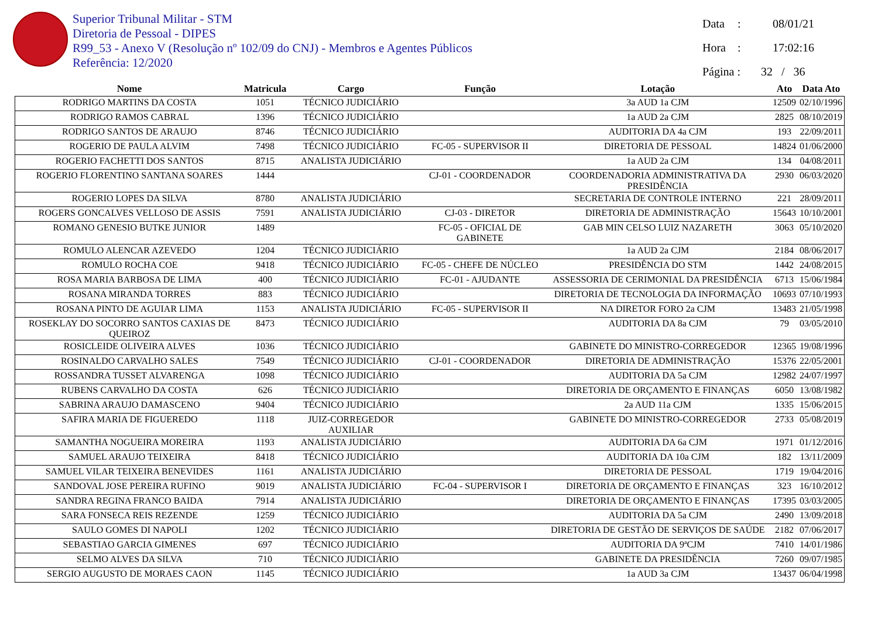Superior Tribunal Militar - STM
Diretoria de Pessoal - DIPES
R99_53 - Anexo V (Resolução nº 102/09 do CNJ) - Membros e Agentes Públicos
Referência: 12/2020
Data: 08/01/21
Hora: 17:02:16
Página : 32 / 36
| Nome | Matricula | Cargo | Função | Lotação | Ato | Data Ato |
| --- | --- | --- | --- | --- | --- | --- |
| RODRIGO MARTINS DA COSTA | 1051 | TÉCNICO JUDICIÁRIO | | 3a AUD 1a CJM | 12509 | 02/10/1996 |
| RODRIGO RAMOS CABRAL | 1396 | TÉCNICO JUDICIÁRIO | | 1a AUD 2a CJM | 2825 | 08/10/2019 |
| RODRIGO SANTOS DE ARAUJO | 8746 | TÉCNICO JUDICIÁRIO | | AUDITORIA DA 4a CJM | 193 | 22/09/2011 |
| ROGERIO DE PAULA ALVIM | 7498 | TÉCNICO JUDICIÁRIO | FC-05 - SUPERVISOR II | DIRETORIA DE PESSOAL | 14824 | 01/06/2000 |
| ROGERIO FACHETTI DOS SANTOS | 8715 | ANALISTA JUDICIÁRIO | | 1a AUD 2a CJM | 134 | 04/08/2011 |
| ROGERIO FLORENTINO SANTANA SOARES | 1444 | | CJ-01 - COORDENADOR | COORDENADORIA ADMINISTRATIVA DA PRESIDÊNCIA | 2930 | 06/03/2020 |
| ROGERIO LOPES DA SILVA | 8780 | ANALISTA JUDICIÁRIO | | SECRETARIA DE CONTROLE INTERNO | 221 | 28/09/2011 |
| ROGERS GONCALVES VELLOSO DE ASSIS | 7591 | ANALISTA JUDICIÁRIO | CJ-03 - DIRETOR | DIRETORIA DE ADMINISTRAÇÃO | 15643 | 10/10/2001 |
| ROMANO GENESIO BUTKE JUNIOR | 1489 | | FC-05 - OFICIAL DE GABINETE | GAB MIN CELSO LUIZ NAZARETH | 3063 | 05/10/2020 |
| ROMULO ALENCAR AZEVEDO | 1204 | TÉCNICO JUDICIÁRIO | | 1a AUD 2a CJM | 2184 | 08/06/2017 |
| ROMULO ROCHA COE | 9418 | TÉCNICO JUDICIÁRIO | FC-05 - CHEFE DE NÚCLEO | PRESIDÊNCIA DO STM | 1442 | 24/08/2015 |
| ROSA MARIA BARBOSA DE LIMA | 400 | TÉCNICO JUDICIÁRIO | FC-01 - AJUDANTE | ASSESSORIA DE CERIMONIAL DA PRESIDÊNCIA | 6713 | 15/06/1984 |
| ROSANA MIRANDA TORRES | 883 | TÉCNICO JUDICIÁRIO | | DIRETORIA DE TECNOLOGIA DA INFORMAÇÃO | 10693 | 07/10/1993 |
| ROSANA PINTO DE AGUIAR LIMA | 1153 | ANALISTA JUDICIÁRIO | FC-05 - SUPERVISOR II | NA DIRETOR FORO 2a CJM | 13483 | 21/05/1998 |
| ROSEKLAY DO SOCORRO SANTOS CAXIAS DE QUEIROZ | 8473 | TÉCNICO JUDICIÁRIO | | AUDITORIA DA 8a CJM | 79 | 03/05/2010 |
| ROSICLEIDE OLIVEIRA ALVES | 1036 | TÉCNICO JUDICIÁRIO | | GABINETE DO MINISTRO-CORREGEDOR | 12365 | 19/08/1996 |
| ROSINALDO CARVALHO SALES | 7549 | TÉCNICO JUDICIÁRIO | CJ-01 - COORDENADOR | DIRETORIA DE ADMINISTRAÇÃO | 15376 | 22/05/2001 |
| ROSSANDRA TUSSET ALVARENGA | 1098 | TÉCNICO JUDICIÁRIO | | AUDITORIA DA 5a CJM | 12982 | 24/07/1997 |
| RUBENS CARVALHO DA COSTA | 626 | TÉCNICO JUDICIÁRIO | | DIRETORIA DE ORÇAMENTO E FINANÇAS | 6050 | 13/08/1982 |
| SABRINA ARAUJO DAMASCENO | 9404 | TÉCNICO JUDICIÁRIO | | 2a AUD 11a CJM | 1335 | 15/06/2015 |
| SAFIRA MARIA DE FIGUEREDO | 1118 | JUIZ-CORREGEDOR AUXILIAR | | GABINETE DO MINISTRO-CORREGEDOR | 2733 | 05/08/2019 |
| SAMANTHA NOGUEIRA MOREIRA | 1193 | ANALISTA JUDICIÁRIO | | AUDITORIA DA 6a CJM | 1971 | 01/12/2016 |
| SAMUEL ARAUJO TEIXEIRA | 8418 | TÉCNICO JUDICIÁRIO | | AUDITORIA DA 10a CJM | 182 | 13/11/2009 |
| SAMUEL VILAR TEIXEIRA BENEVIDES | 1161 | ANALISTA JUDICIÁRIO | | DIRETORIA DE PESSOAL | 1719 | 19/04/2016 |
| SANDOVAL JOSE PEREIRA RUFINO | 9019 | ANALISTA JUDICIÁRIO | FC-04 - SUPERVISOR I | DIRETORIA DE ORÇAMENTO E FINANÇAS | 323 | 16/10/2012 |
| SANDRA REGINA FRANCO BAIDA | 7914 | ANALISTA JUDICIÁRIO | | DIRETORIA DE ORÇAMENTO E FINANÇAS | 17395 | 03/03/2005 |
| SARA FONSECA REIS REZENDE | 1259 | TÉCNICO JUDICIÁRIO | | AUDITORIA DA 5a CJM | 2490 | 13/09/2018 |
| SAULO GOMES DI NAPOLI | 1202 | TÉCNICO JUDICIÁRIO | | DIRETORIA DE GESTÃO DE SERVIÇOS DE SAÚDE | 2182 | 07/06/2017 |
| SEBASTIAO GARCIA GIMENES | 697 | TÉCNICO JUDICIÁRIO | | AUDITORIA DA 9ªCJM | 7410 | 14/01/1986 |
| SELMO ALVES DA SILVA | 710 | TÉCNICO JUDICIÁRIO | | GABINETE DA PRESIDÊNCIA | 7260 | 09/07/1985 |
| SERGIO AUGUSTO DE MORAES CAON | 1145 | TÉCNICO JUDICIÁRIO | | 1a AUD 3a CJM | 13437 | 06/04/1998 |